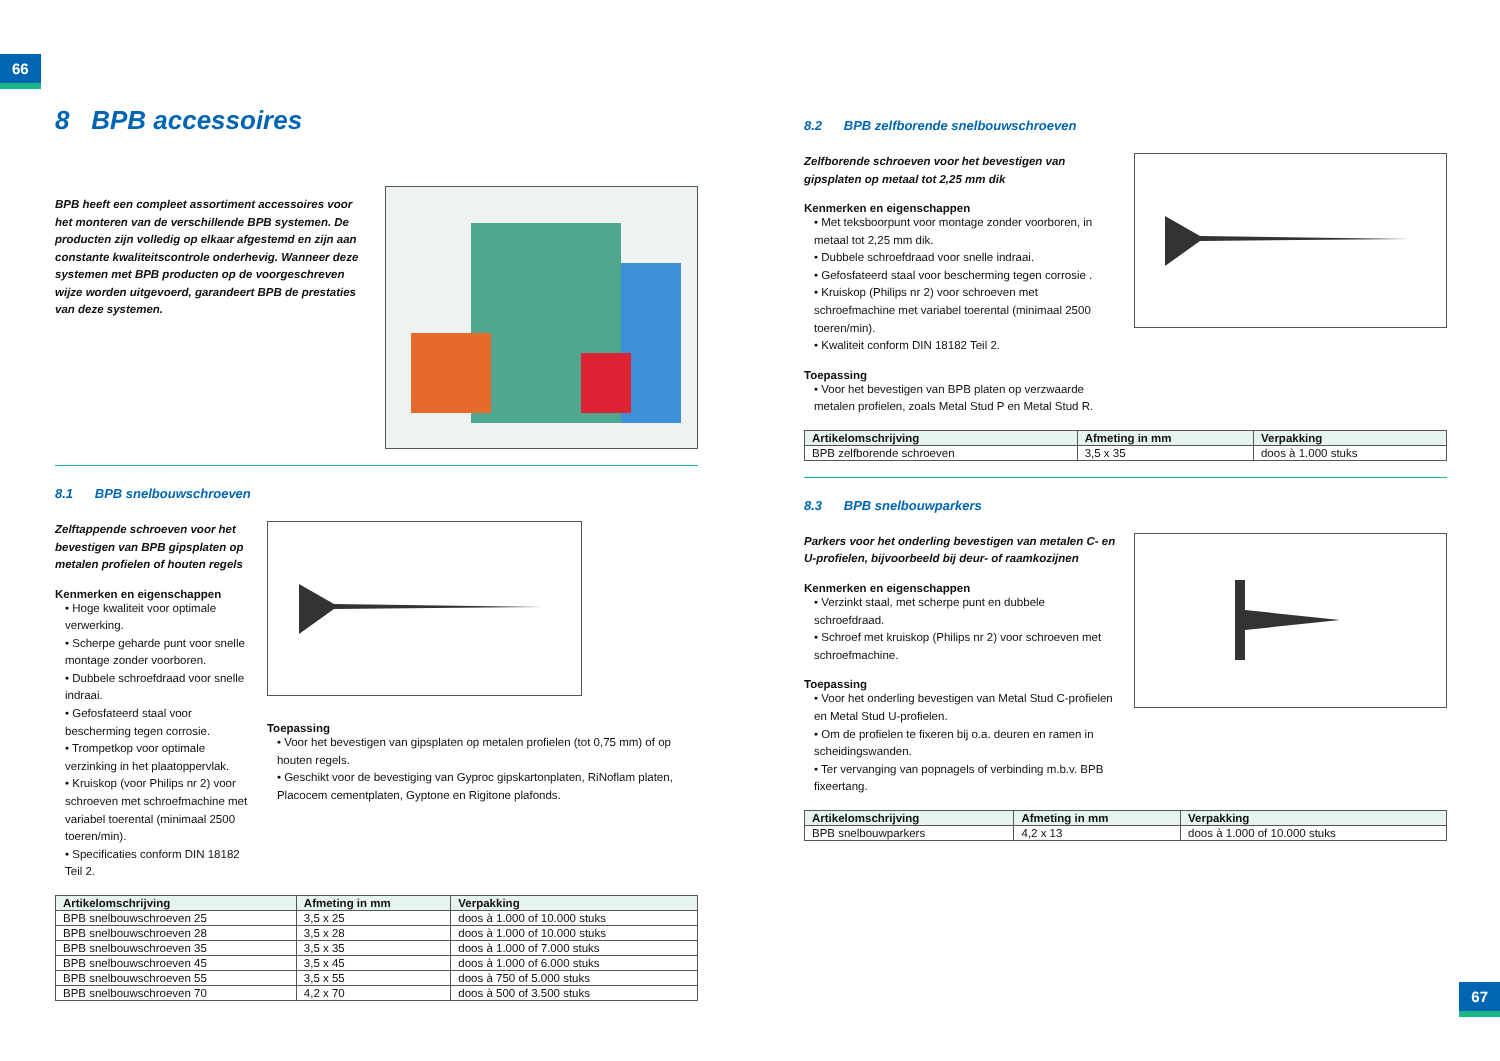66
67
8 BPB accessoires
BPB heeft een compleet assortiment accessoires voor het monteren van de verschillende BPB systemen. De producten zijn volledig op elkaar afgestemd en zijn aan constante kwaliteitscontrole onderhevig. Wanneer deze systemen met BPB producten op de voorgeschreven wijze worden uitgevoerd, garandeert BPB de prestaties van deze systemen.
8.1 BPB snelbouwschroeven
Zelftappende schroeven voor het bevestigen van BPB gipsplaten op metalen profielen of houten regels
Kenmerken en eigenschappen
• Hoge kwaliteit voor optimale verwerking.
• Scherpe geharde punt voor snelle montage zonder voorboren.
• Dubbele schroefdraad voor snelle indraai.
• Gefosfateerd staal voor bescherming tegen corrosie.
• Trompetkop voor optimale verzinking in het plaatoppervlak.
• Kruiskop (voor Philips nr 2) voor schroeven met schroefmachine met variabel toerental (minimaal 2500 toeren/min).
• Specificaties conform DIN 18182 Teil 2.
Toepassing
• Voor het bevestigen van gipsplaten op metalen profielen (tot 0,75 mm) of op houten regels.
• Geschikt voor de bevestiging van Gyproc gipskartonplaten, RiNoflam platen, Placocem cementplaten, Gyptone en Rigitone plafonds.
| Artikelomschrijving | Afmeting in mm | Verpakking |
| --- | --- | --- |
| BPB snelbouwschroeven 25 | 3,5 x 25 | doos à 1.000 of 10.000 stuks |
| BPB snelbouwschroeven 28 | 3,5 x 28 | doos à 1.000 of 10.000 stuks |
| BPB snelbouwschroeven 35 | 3,5 x 35 | doos à 1.000 of 7.000 stuks |
| BPB snelbouwschroeven 45 | 3,5 x 45 | doos à 1.000 of 6.000 stuks |
| BPB snelbouwschroeven 55 | 3,5 x 55 | doos à 750 of 5.000 stuks |
| BPB snelbouwschroeven 70 | 4,2 x 70 | doos à 500 of 3.500 stuks |
8.2 BPB zelfborende snelbouwschroeven
Zelfborende schroeven voor het bevestigen van gipsplaten op metaal tot 2,25 mm dik
Kenmerken en eigenschappen
• Met teksboorpunt voor montage zonder voorboren, in metaal tot 2,25 mm dik.
• Dubbele schroefdraad voor snelle indraai.
• Gefosfateerd staal voor bescherming tegen corrosie .
• Kruiskop (Philips nr 2) voor schroeven met schroefmachine met variabel toerental (minimaal 2500 toeren/min).
• Kwaliteit conform DIN 18182 Teil 2.
Toepassing
• Voor het bevestigen van BPB platen op verzwaarde metalen profielen, zoals Metal Stud P en Metal Stud R.
| Artikelomschrijving | Afmeting in mm | Verpakking |
| --- | --- | --- |
| BPB zelfborende schroeven | 3,5 x 35 | doos à 1.000 stuks |
8.3 BPB snelbouwparkers
Parkers voor het onderling bevestigen van metalen C- en U-profielen, bijvoorbeeld bij deur- of raamkozijnen
Kenmerken en eigenschappen
• Verzinkt staal, met scherpe punt en dubbele schroefdraad.
• Schroef met kruiskop (Philips nr 2) voor schroeven met schroefmachine.
Toepassing
• Voor het onderling bevestigen van Metal Stud C-profielen en Metal Stud U-profielen.
• Om de profielen te fixeren bij o.a. deuren en ramen in scheidingswanden.
• Ter vervanging van popnagels of verbinding m.b.v. BPB fixeertang.
| Artikelomschrijving | Afmeting in mm | Verpakking |
| --- | --- | --- |
| BPB snelbouwparkers | 4,2 x 13 | doos à 1.000 of 10.000 stuks |